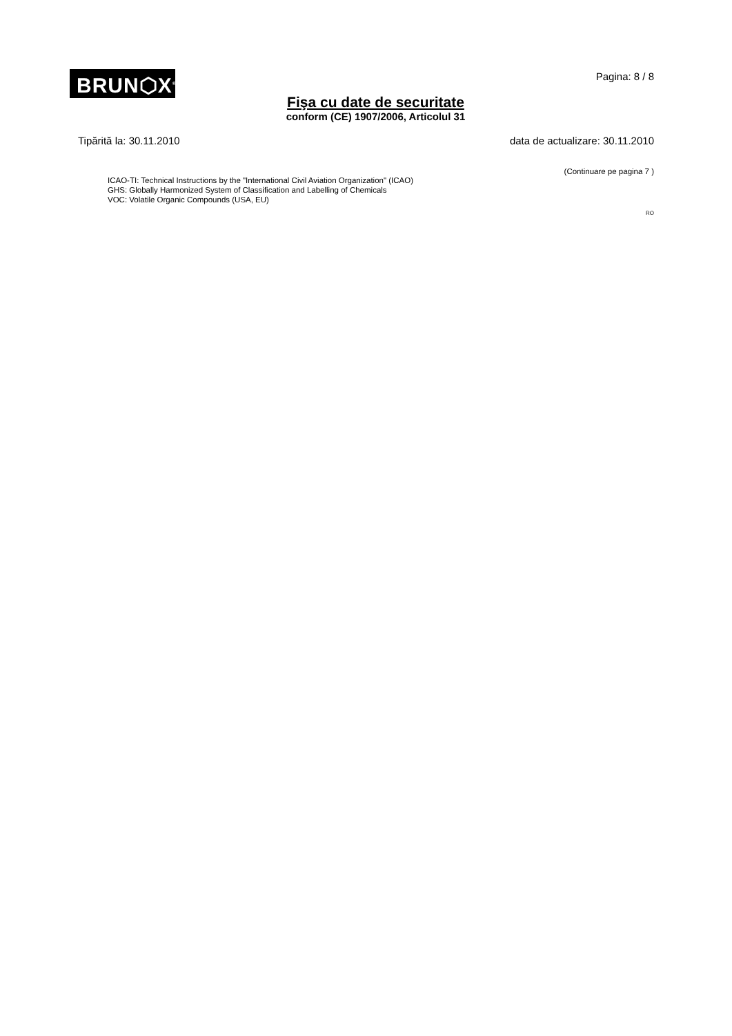BRUN⬡X<sup>®</sup>
Pagina: 8 / 8
Fişa cu date de securitate
conform (CE) 1907/2006, Articolul 31
Tipărită la: 30.11.2010 data de actualizare: 30.11.2010
(Continuare pe pagina 7 )
ICAO-TI: Technical Instructions by the "International Civil Aviation Organization" (ICAO)
GHS: Globally Harmonized System of Classification and Labelling of Chemicals
VOC: Volatile Organic Compounds (USA, EU)
RO